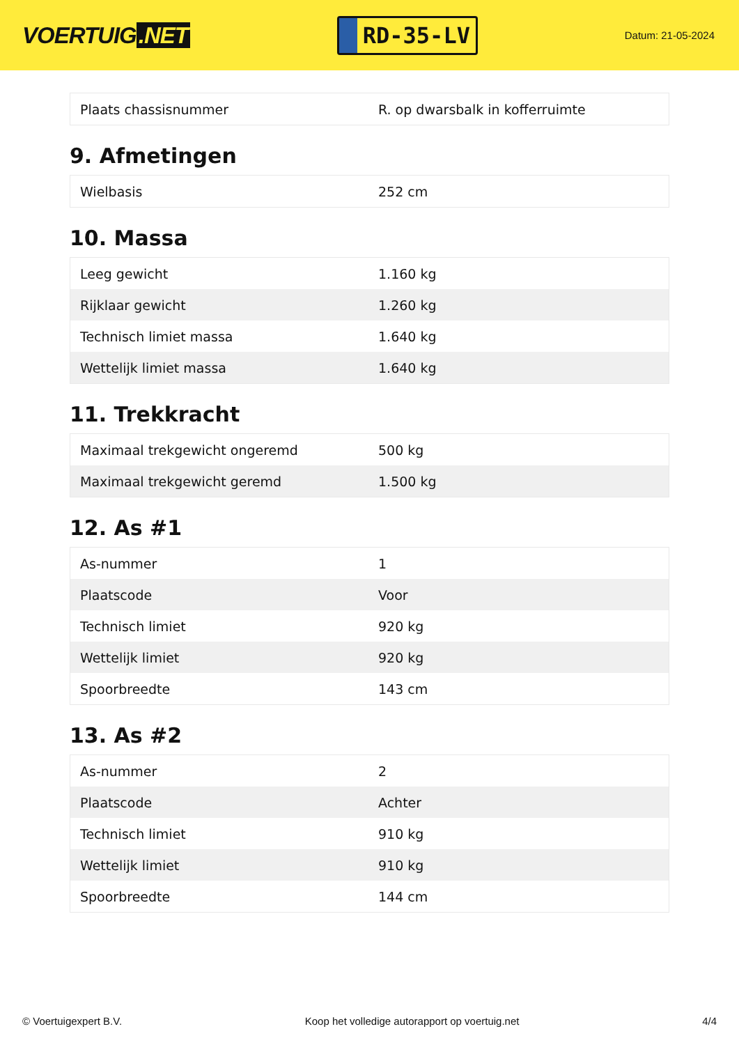VOERTUIG.NET
RD-35-LV
Datum: 21-05-2024
| Plaats chassisnummer | R. op dwarsbalk in kofferruimte |
9. Afmetingen
| Wielbasis | 252 cm |
10. Massa
| Leeg gewicht | 1.160 kg |
| Rijklaar gewicht | 1.260 kg |
| Technisch limiet massa | 1.640 kg |
| Wettelijk limiet massa | 1.640 kg |
11. Trekkracht
| Maximaal trekgewicht ongeremd | 500 kg |
| Maximaal trekgewicht geremd | 1.500 kg |
12. As #1
| As-nummer | 1 |
| Plaatscode | Voor |
| Technisch limiet | 920 kg |
| Wettelijk limiet | 920 kg |
| Spoorbreedte | 143 cm |
13. As #2
| As-nummer | 2 |
| Plaatscode | Achter |
| Technisch limiet | 910 kg |
| Wettelijk limiet | 910 kg |
| Spoorbreedte | 144 cm |
© Voertuigexpert B.V. Koop het volledige autorapport op voertuig.net 4/4